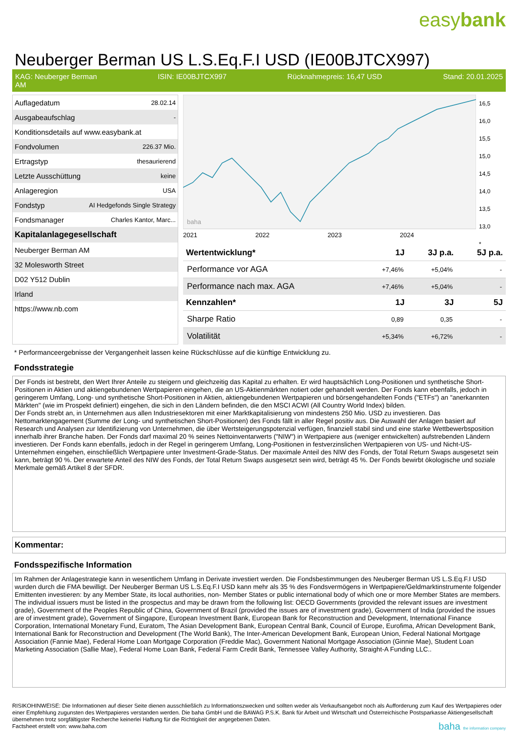easybank
Neuberger Berman US L.S.Eq.F.I USD (IE00BJTCX997)
KAG: Neuberger Berman
AM ISIN: IE00BJTCX997 Rücknahmepreis: 16,47 USD Stand: 20.01.2025
| Auflagedatum | 28.02.14 |
| Ausgabeaufschlag | - |
| Konditionsdetails auf www.easybank.at | |
| Fondvolumen | 226.37 Mio. |
| Ertragstyp | thesaurierend |
| Letzte Ausschüttung | keine |
| Anlageregion | USA |
| Fondstyp | AI Hedgefonds Single Strategy |
| Fondsmanager | Charles Kantor, Marc... |
| Kapitalanlagegesellschaft | |
| Neuberger Berman AM | |
| 32 Molesworth Street | |
| D02 Y512 Dublin | |
| Irland | |
| https://www.nb.com | |
2021
2022
2023
2024
baha
16,5
16,0
15,5
15,0
14,5
14,0
13,5
13,0
*
| Wertentwicklung* | 1J | 3J p.a. | 5J p.a. |
| --- | --- | --- | --- |
| Performance vor AGA | +7,46% | +5,04% | - |
| Performance nach max. AGA | +7,46% | +5,04% | - |
| Kennzahlen* | 1J | 3J | 5J |
| Sharpe Ratio | 0,89 | 0,35 | - |
| Volatilität | +5,34% | +6,72% | - |
* Performanceergebnisse der Vergangenheit lassen keine Rückschlüsse auf die künftige Entwicklung zu.
Fondsstrategie
Der Fonds ist bestrebt, den Wert Ihrer Anteile zu steigern und gleichzeitig das Kapital zu erhalten. Er wird hauptsächlich Long-Positionen und synthetische Short-Positionen in Aktien und aktiengebundenen Wertpapieren eingehen, die an US-Aktienmärkten notiert oder gehandelt werden. Der Fonds kann ebenfalls, jedoch in geringerem Umfang, Long- und synthetische Short-Positionen in Aktien, aktiengebundenen Wertpapieren und börsengehandelten Fonds ("ETFs") an "anerkannten Märkten" (wie im Prospekt definiert) eingehen, die sich in den Ländern befinden, die den MSCI ACWI (All Country World Index) bilden.
Der Fonds strebt an, in Unternehmen aus allen Industriesektoren mit einer Marktkapitalisierung von mindestens 250 Mio. USD zu investieren. Das Nettomarktengagement (Summe der Long- und synthetischen Short-Positionen) des Fonds fällt in aller Regel positiv aus. Die Auswahl der Anlagen basiert auf Research und Analysen zur Identifizierung von Unternehmen, die über Wertsteigerungspotenzial verfügen, finanziell stabil sind und eine starke Wettbewerbsposition innerhalb ihrer Branche haben. Der Fonds darf maximal 20 % seines Nettoinventarwerts ("NIW") in Wertpapiere aus (weniger entwickelten) aufstrebenden Ländern investieren. Der Fonds kann ebenfalls, jedoch in der Regel in geringerem Umfang, Long-Positionen in festverzinslichen Wertpapieren von US- und Nicht-US-Unternehmen eingehen, einschließlich Wertpapiere unter Investment-Grade-Status. Der maximale Anteil des NIW des Fonds, der Total Return Swaps ausgesetzt sein kann, beträgt 90 %. Der erwartete Anteil des NIW des Fonds, der Total Return Swaps ausgesetzt sein wird, beträgt 45 %. Der Fonds bewirbt ökologische und soziale Merkmale gemäß Artikel 8 der SFDR.
Kommentar:
Fondsspezifische Information
Im Rahmen der Anlagestrategie kann in wesentlichem Umfang in Derivate investiert werden. Die Fondsbestimmungen des Neuberger Berman US L.S.Eq.F.I USD wurden durch die FMA bewilligt. Der Neuberger Berman US L.S.Eq.F.I USD kann mehr als 35 % des Fondsvermögens in Wertpapiere/Geldmarktinstrumente folgender Emittenten investieren: by any Member State, its local authorities, non- Member States or public international body of which one or more Member States are members. The individual issuers must be listed in the prospectus and may be drawn from the following list: OECD Governments (provided the relevant issues are investment grade), Government of the Peoples Republic of China, Government of Brazil (provided the issues are of investment grade), Government of India (provided the issues are of investment grade), Government of Singapore, European Investment Bank, European Bank for Reconstruction and Development, International Finance Corporation, International Monetary Fund, Euratom, The Asian Development Bank, European Central Bank, Council of Europe, Eurofima, African Development Bank, International Bank for Reconstruction and Development (The World Bank), The Inter-American Development Bank, European Union, Federal National Mortgage Association (Fannie Mae), Federal Home Loan Mortgage Corporation (Freddie Mac), Government National Mortgage Association (Ginnie Mae), Student Loan Marketing Association (Sallie Mae), Federal Home Loan Bank, Federal Farm Credit Bank, Tennessee Valley Authority, Straight-A Funding LLC..
RISIKOHINWEISE: Die Informationen auf dieser Seite dienen ausschließlich zu Informationszwecken und sollten weder als Verkaufsangebot noch als Aufforderung zum Kauf des Wertpapieres oder einer Empfehlung zugunsten des Wertpapieres verstanden werden. Die baha GmbH und die BAWAG P.S.K. Bank für Arbeit und Wirtschaft und Österreichische Postsparkasse Aktiengesellschaft übernehmen trotz sorgfältigster Recherche keinerlei Haftung für die Richtigkeit der angegebenen Daten.
Factsheet erstellt von: www.baha.com baha the information company